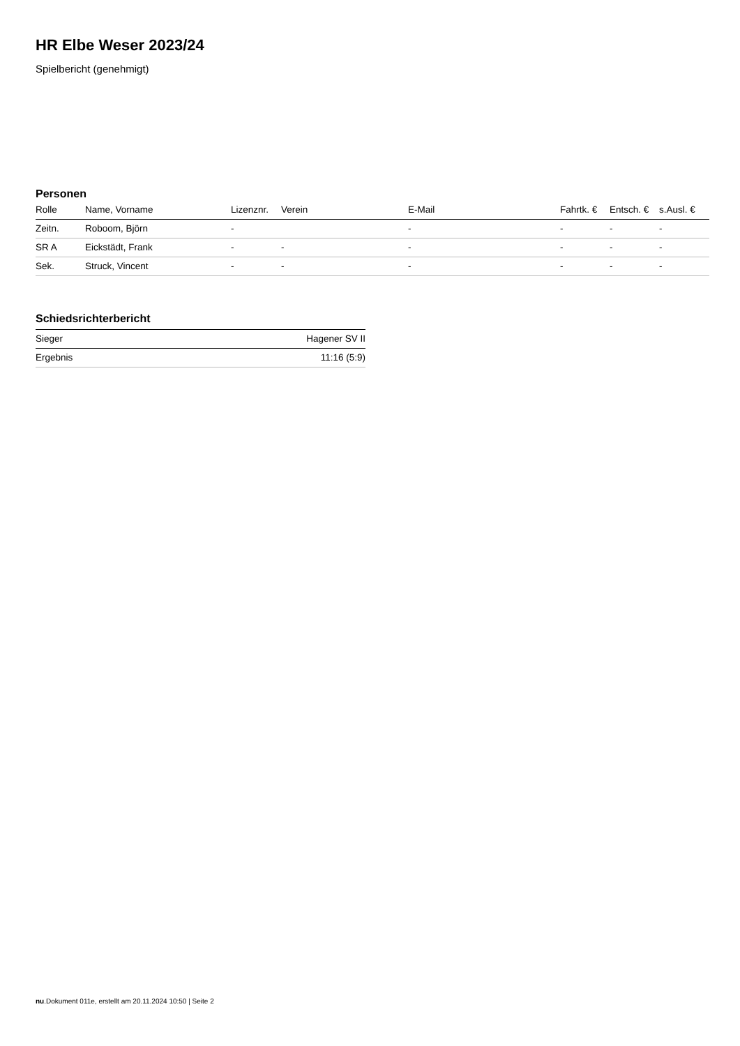HR Elbe Weser 2023/24
Spielbericht (genehmigt)
Personen
| Rolle | Name, Vorname | Lizenznr. | Verein | E-Mail | Fahrtk. € | Entsch. € | s.Ausl. € |
| --- | --- | --- | --- | --- | --- | --- | --- |
| Zeitn. | Roboom, Björn | - | | - | - | - | - |
| SR A | Eickstädt, Frank | - | - | - | - | - | - |
| Sek. | Struck, Vincent | - | - | - | - | - | - |
Schiedsrichterbericht
| Sieger | Hagener SV II |
| Ergebnis | 11:16 (5:9) |
nu.Dokument 011e, erstellt am 20.11.2024 10:50 | Seite 2